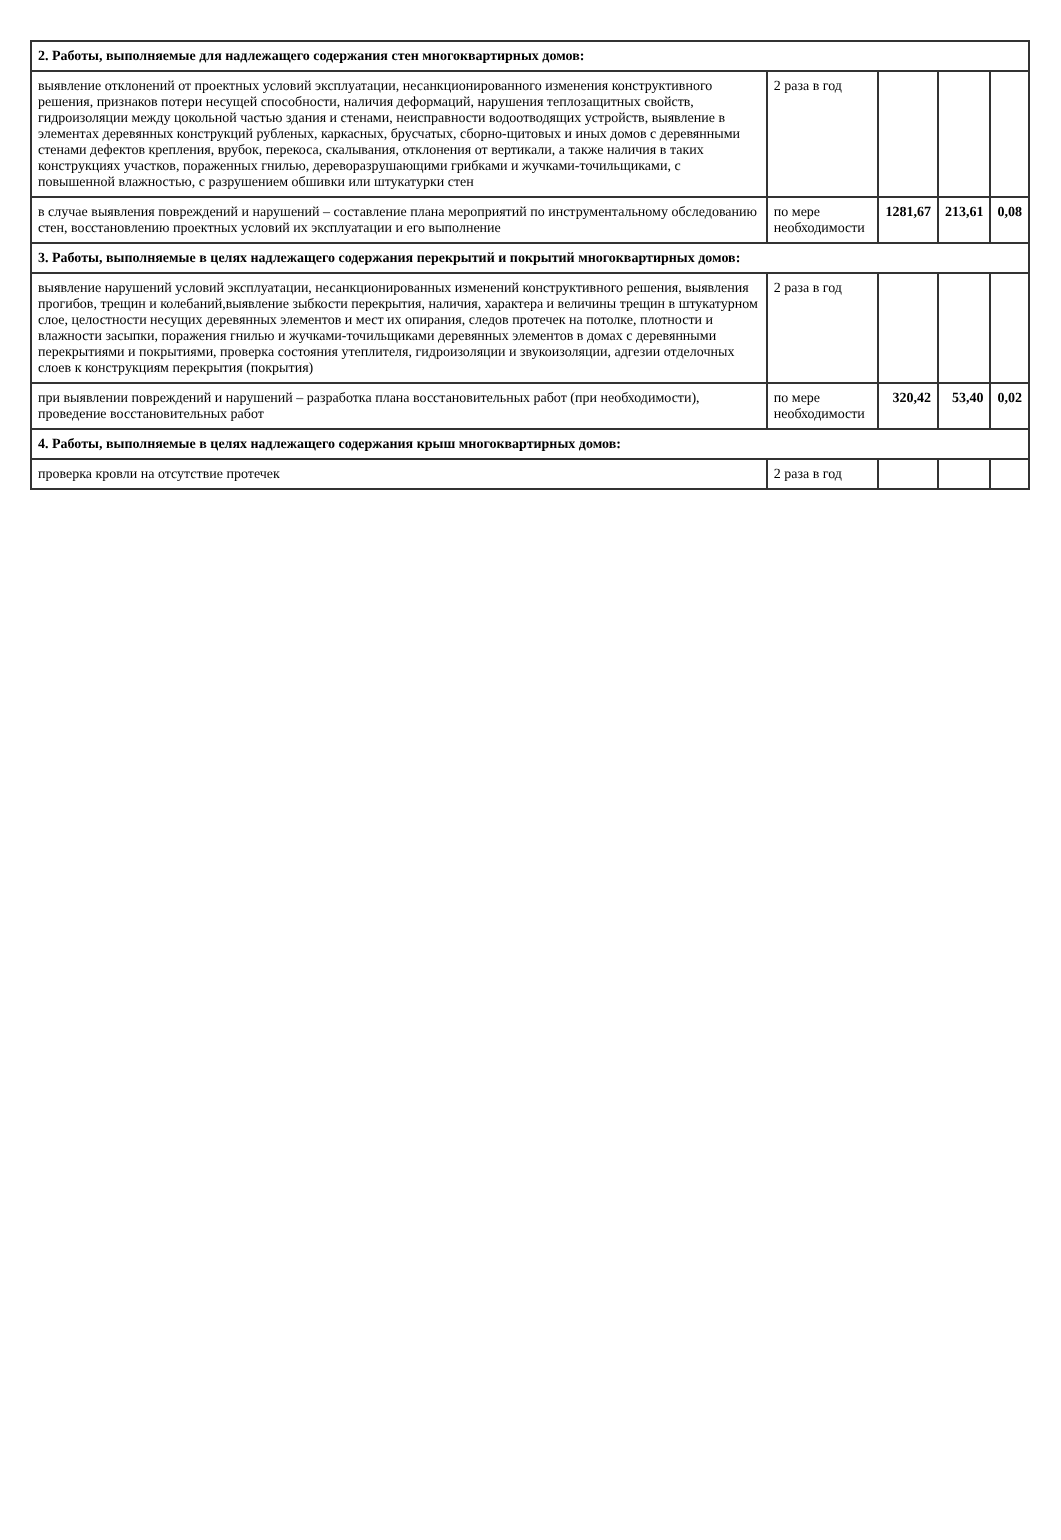| 2. Работы, выполняемые для надлежащего содержания стен многоквартирных домов: | | | | |
| выявление отклонений от проектных условий эксплуатации, несанкционированного изменения конструктивного решения, признаков потери несущей способности, наличия деформаций, нарушения теплозащитных свойств, гидроизоляции между цокольной частью здания и стенами, неисправности водоотводящих устройств, выявление в элементах деревянных конструкций рубленых, каркасных, брусчатых, сборно-щитовых и иных домов с деревянными стенами дефектов крепления, врубок, перекоса, скалывания, отклонения от вертикали, а также наличия в таких конструкциях участков, пораженных гнилью, дереворазрушающими грибками и жучками-точильщиками, с повышенной влажностью, с разрушением обшивки или штукатурки стен | 2 раза в год | | | |
| в случае выявления повреждений и нарушений – составление плана мероприятий по инструментальному обследованию стен, восстановлению проектных условий их эксплуатации и его выполнение | по мере необходимости | 1281,67 | 213,61 | 0,08 |
| 3. Работы, выполняемые в целях надлежащего содержания перекрытий и покрытий многоквартирных домов: | | | | |
| выявление нарушений условий эксплуатации, несанкционированных изменений конструктивного решения, выявления прогибов, трещин и колебаний,выявление зыбкости перекрытия, наличия, характера и величины трещин в штукатурном слое, целостности несущих деревянных элементов и мест их опирания, следов протечек на потолке, плотности и влажности засыпки, поражения гнилью и жучками-точильщиками деревянных элементов в домах с деревянными перекрытиями и покрытиями, проверка состояния утеплителя, гидроизоляции и звукоизоляции, адгезии отделочных слоев к конструкциям перекрытия (покрытия) | 2 раза в год | | | |
| при выявлении повреждений и нарушений – разработка плана восстановительных работ (при необходимости), проведение восстановительных работ | по мере необходимости | 320,42 | 53,40 | 0,02 |
| 4. Работы, выполняемые в целях надлежащего содержания крыш многоквартирных домов: | | | | |
| проверка кровли на отсутствие протечек | 2 раза в год | | | |